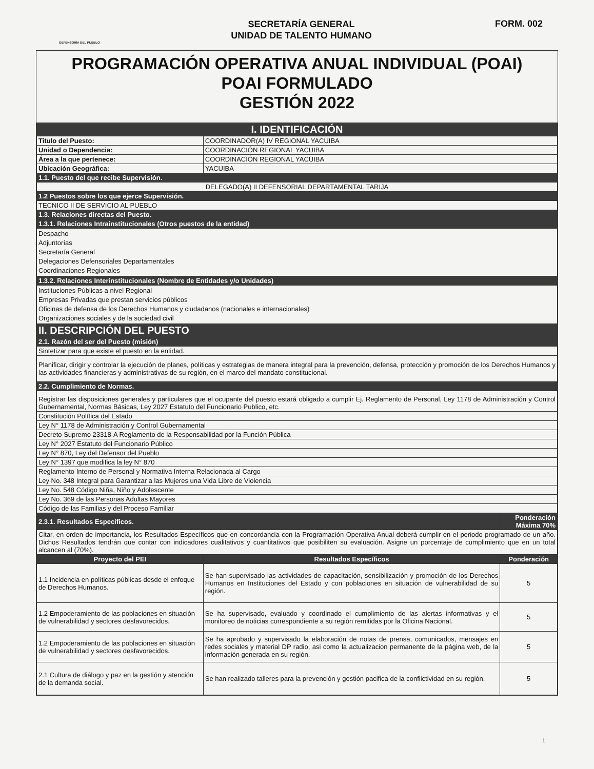DEFENSORÍA DEL PUEBLO
SECRETARÍA GENERAL
UNIDAD DE TALENTO HUMANO
FORM. 002
PROGRAMACIÓN OPERATIVA ANUAL INDIVIDUAL (POAI)
POAI FORMULADO
GESTIÓN 2022
| I. IDENTIFICACIÓN | | |
| Titulo del Puesto: | COORDINADOR(A) IV REGIONAL YACUIBA | |
| Unidad o Dependencia: | COORDINACIÓN REGIONAL YACUIBA | |
| Área a la que pertenece: | COORDINACIÓN REGIONAL YACUIBA | |
| Ubicación Geográfica: | YACUIBA | |
| 1.1. Puesto del que recibe Supervisión. | | |
| DELEGADO(A) II DEFENSORIAL DEPARTAMENTAL TARIJA | | |
| 1.2 Puestos sobre los que ejerce Supervisión. | | |
| TECNICO II DE SERVICIO AL PUEBLO | | |
| 1.3. Relaciones directas del Puesto. | | |
| 1.3.1. Relaciones Intrainstitucionales (Otros puestos de la entidad) | | |
| Despacho Adjuntorías Secretaría General Delegaciones Defensoriales Departamentales Coordinaciones Regionales | | |
| 1.3.2. Relaciones Interinstitucionales (Nombre de Entidades y/o Unidades) | | |
| Instituciones Públicas a nivel Regional Empresas Privadas que prestan servicios públicos Oficinas de defensa de los Derechos Humanos y ciudadanos (nacionales e internacionales) Organizaciones sociales y de la sociedad civil | | |
| II. DESCRIPCIÓN DEL PUESTO | | |
| 2.1. Razón del ser del Puesto (misión) | | |
| Sintetizar para que existe el puesto en la entidad. | | |
| Planificar, dirigir y controlar la ejecución de planes, políticas y estrategias de manera integral para la prevención, defensa, protección y promoción de los Derechos Humanos y las actividades financieras y administrativas de su región, en el marco del mandato constitucional. | | |
| 2.2. Cumplimiento de Normas. | | |
| Registrar las disposiciones generales y particulares que el ocupante del puesto estará obligado a cumplir Ej. Reglamento de Personal, Ley 1178 de Administración y Control Gubernamental, Normas Básicas, Ley 2027 Estatuto del Funcionario Publico, etc. | | |
| Constitución Política del Estado | | |
| Ley N° 1178 de Administración y Control Gubernamental | | |
| Decreto Supremo 23318-A Reglamento de la Responsabilidad por la Función Pública | | |
| Ley N° 2027 Estatuto del Funcionario Público | | |
| Ley N° 870, Ley del Defensor del Pueblo | | |
| Ley N° 1397 que modifica la ley N° 870 | | |
| Reglamento Interno de Personal y Normativa Interna Relacionada al Cargo | | |
| Ley No. 348 Integral para Garantizar a las Mujeres una Vida Libre de Violencia | | |
| Ley No. 548 Código Niña, Niño y Adolescente | | |
| Ley No. 369 de las Personas Adultas Mayores | | |
| Código de las Familias y del Proceso Familiar | | |
| 2.3.1. Resultados Específicos. | | Ponderación Máxima 70% |
| Citar, en orden de importancia, los Resultados Específicos que en concordancia con la Programación Operativa Anual deberá cumplir en el periodo programado de un año. Dichos Resultados tendrán que contar con indicadores cualitativos y cuantitativos que posibiliten su evaluación. Asigne un porcentaje de cumplimiento que en un total alcancen al (70%). | | |
| Proyecto del PEI | Resultados Específicos | Ponderación |
| 1.1 Incidencia en políticas públicas desde el enfoque de Derechos Humanos. | Se han supervisado las actividades de capacitación, sensibilización y promoción de los Derechos Humanos en Instituciones del Estado y con poblaciones en situación de vulnerabilidad de su región. | 5 |
| 1.2 Empoderamiento de las poblaciones en situación de vulnerabilidad y sectores desfavorecidos. | Se ha supervisado, evaluado y coordinado el cumplimiento de las alertas informativas y el monitoreo de noticias correspondiente a su región remitidas por la Oficina Nacional. | 5 |
| 1.2 Empoderamiento de las poblaciones en situación de vulnerabilidad y sectores desfavorecidos. | Se ha aprobado y supervisado la elaboración de notas de prensa, comunicados, mensajes en redes sociales y material DP radio, asi como la actualizacion permanente de la página web, de la información generada en su región. | 5 |
| 2.1 Cultura de diálogo y paz en la gestión y atención de la demanda social. | Se han realizado talleres para la prevención y gestión pacifica de la conflictividad en su región. | 5 |
1